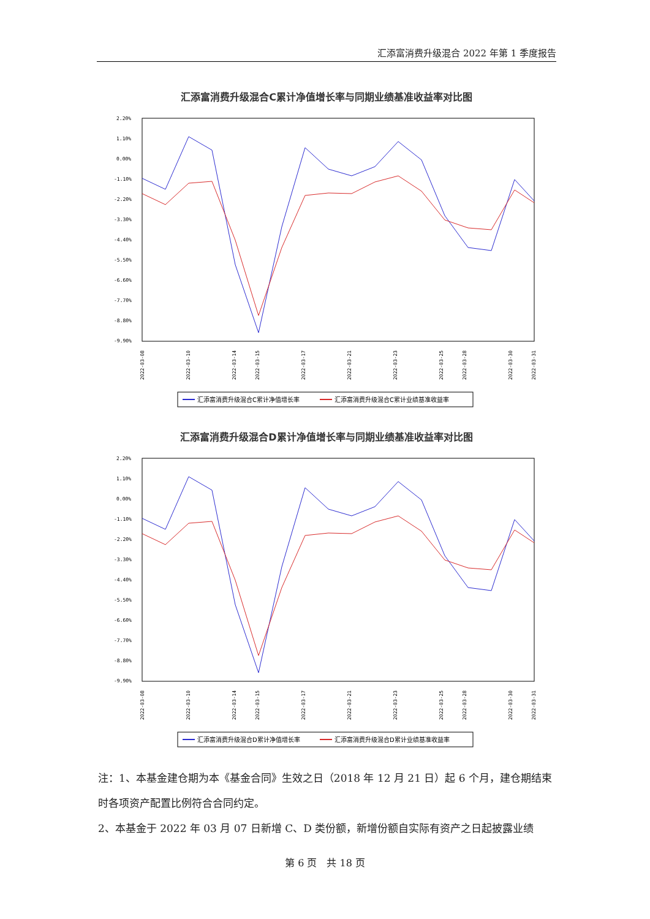汇添富消费升级混合 2022 年第 1 季度报告
汇添富消费升级混合C累计净值增长率与同期业绩基准收益率对比图
2.20%
1.10%
0.00%
-1.10%
-2.20%
-3.30%
-4.40%
-5.50%
-6.60%
-7.70%
-8.80%
-9.90%
2022-03-08
2022-03-10
2022-03-14
2022-03-15
2022-03-17
2022-03-21
2022-03-23
2022-03-25
2022-03-28
2022-03-30
2022-03-31
汇添富消费升级混合C累计净值增长率
汇添富消费升级混合C累计业绩基准收益率
汇添富消费升级混合D累计净值增长率与同期业绩基准收益率对比图
2.20%
1.10%
0.00%
-1.10%
-2.20%
-3.30%
-4.40%
-5.50%
-6.60%
-7.70%
-8.80%
-9.90%
2022-03-08
2022-03-10
2022-03-14
2022-03-15
2022-03-17
2022-03-21
2022-03-23
2022-03-25
2022-03-28
2022-03-30
2022-03-31
汇添富消费升级混合D累计净值增长率
汇添富消费升级混合D累计业绩基准收益率
注：1、本基金建仓期为本《基金合同》生效之日（2018 年 12 月 21 日）起 6 个月，建仓期结束时各项资产配置比例符合合同约定。
2、本基金于 2022 年 03 月 07 日新增 C、D 类份额，新增份额自实际有资产之日起披露业绩
第 6 页　共 18 页